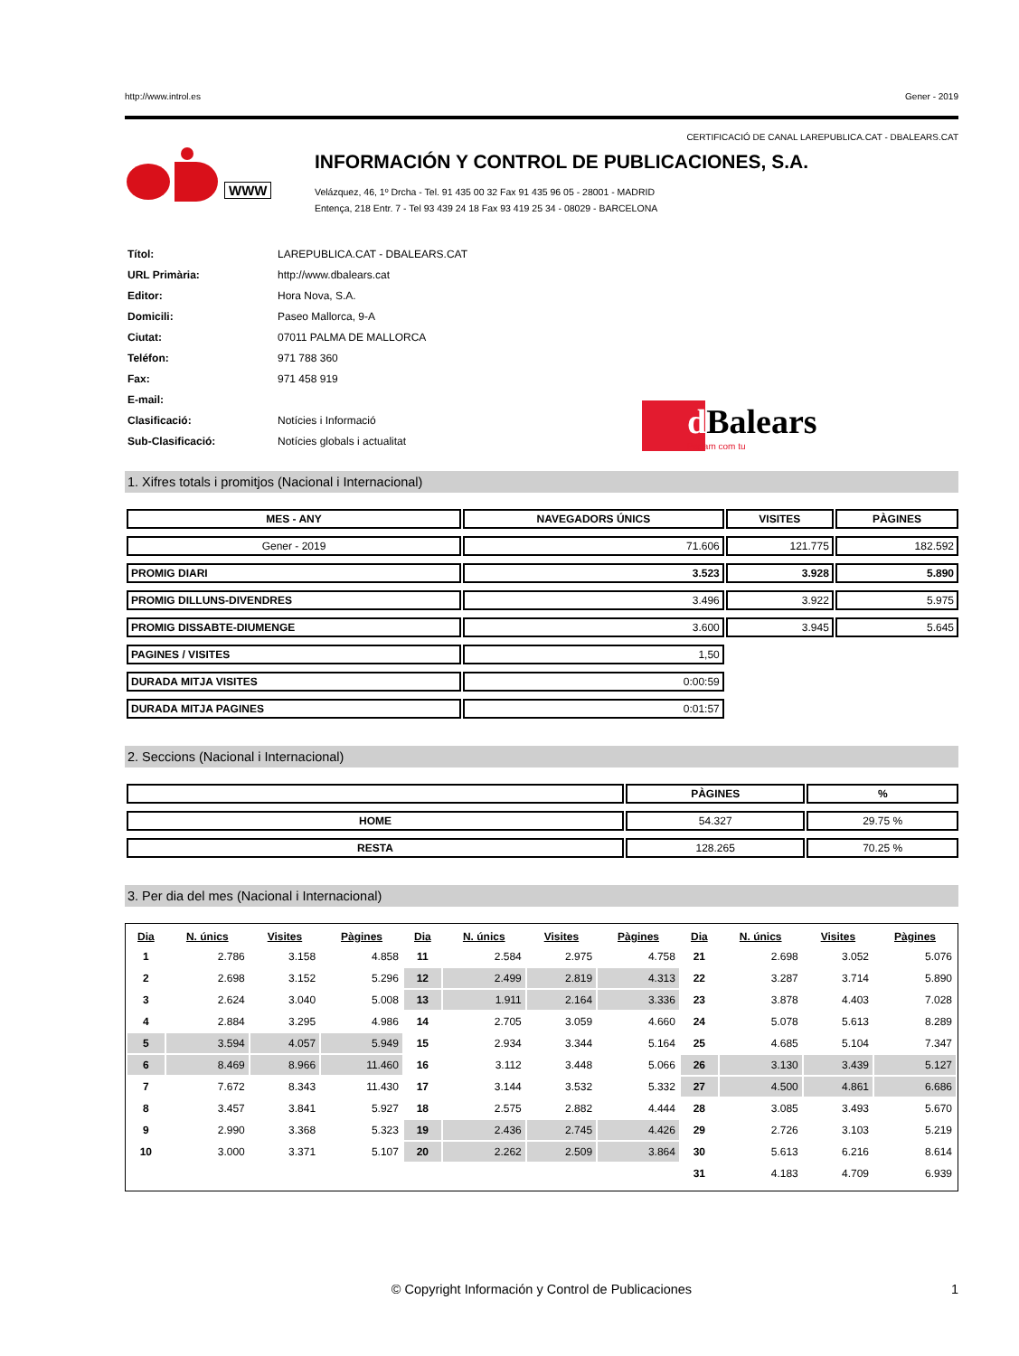http://www.introl.es Gener - 2019
CERTIFICACIÓ DE CANAL LAREPUBLICA.CAT - DBALEARS.CAT
WWW
INFORMACIÓN Y CONTROL DE PUBLICACIONES, S.A.
Velázquez, 46, 1º Drcha - Tel. 91 435 00 32 Fax 91 435 96 05 - 28001 - MADRID
Entença, 218 Entr. 7 - Tel 93 439 24 18 Fax 93 419 25 34 - 08029 - BARCELONA
| Títol: | LAREPUBLICA.CAT - DBALEARS.CAT |
| URL Primària: | http://www.dbalears.cat |
| Editor: | Hora Nova, S.A. |
| Domicili: | Paseo Mallorca, 9-A |
| Ciutat: | 07011 PALMA DE MALLORCA |
| Teléfon: | 971 788 360 |
| Fax: | 971 458 919 |
| E-mail: | |
| Clasificació: | Notícies i Informació |
| Sub-Clasificació: | Notícies globals i actualitat |
d Balears
Parlam com tu
1. Xifres totals i promitjos (Nacional i Internacional)
| MES - ANY | NAVEGADORS ÚNICS | VISITES | PÀGINES |
| --- | --- | --- | --- |
| Gener - 2019 | 71.606 | 121.775 | 182.592 |
| PROMIG DIARI | 3.523 | 3.928 | 5.890 |
| PROMIG DILLUNS-DIVENDRES | 3.496 | 3.922 | 5.975 |
| PROMIG DISSABTE-DIUMENGE | 3.600 | 3.945 | 5.645 |
| PAGINES / VISITES | 1,50 | | |
| DURADA MITJA VISITES | 0:00:59 | | |
| DURADA MITJA PAGINES | 0:01:57 | | |
2. Seccions (Nacional i Internacional)
| | PÀGINES | % |
| --- | --- | --- |
| HOME | 54.327 | 29.75 % |
| RESTA | 128.265 | 70.25 % |
3. Per dia del mes (Nacional i Internacional)
| Dia | N. únics | Visites | Pàgines | Dia | N. únics | Visites | Pàgines | Dia | N. únics | Visites | Pàgines |
| --- | --- | --- | --- | --- | --- | --- | --- | --- | --- | --- | --- |
| 1 | 2.786 | 3.158 | 4.858 | 11 | 2.584 | 2.975 | 4.758 | 21 | 2.698 | 3.052 | 5.076 |
| 2 | 2.698 | 3.152 | 5.296 | 12 | 2.499 | 2.819 | 4.313 | 22 | 3.287 | 3.714 | 5.890 |
| 3 | 2.624 | 3.040 | 5.008 | 13 | 1.911 | 2.164 | 3.336 | 23 | 3.878 | 4.403 | 7.028 |
| 4 | 2.884 | 3.295 | 4.986 | 14 | 2.705 | 3.059 | 4.660 | 24 | 5.078 | 5.613 | 8.289 |
| 5 | 3.594 | 4.057 | 5.949 | 15 | 2.934 | 3.344 | 5.164 | 25 | 4.685 | 5.104 | 7.347 |
| 6 | 8.469 | 8.966 | 11.460 | 16 | 3.112 | 3.448 | 5.066 | 26 | 3.130 | 3.439 | 5.127 |
| 7 | 7.672 | 8.343 | 11.430 | 17 | 3.144 | 3.532 | 5.332 | 27 | 4.500 | 4.861 | 6.686 |
| 8 | 3.457 | 3.841 | 5.927 | 18 | 2.575 | 2.882 | 4.444 | 28 | 3.085 | 3.493 | 5.670 |
| 9 | 2.990 | 3.368 | 5.323 | 19 | 2.436 | 2.745 | 4.426 | 29 | 2.726 | 3.103 | 5.219 |
| 10 | 3.000 | 3.371 | 5.107 | 20 | 2.262 | 2.509 | 3.864 | 30 | 5.613 | 6.216 | 8.614 |
| | | | | | | | | 31 | 4.183 | 4.709 | 6.939 |
© Copyright Información y Control de Publicaciones 1